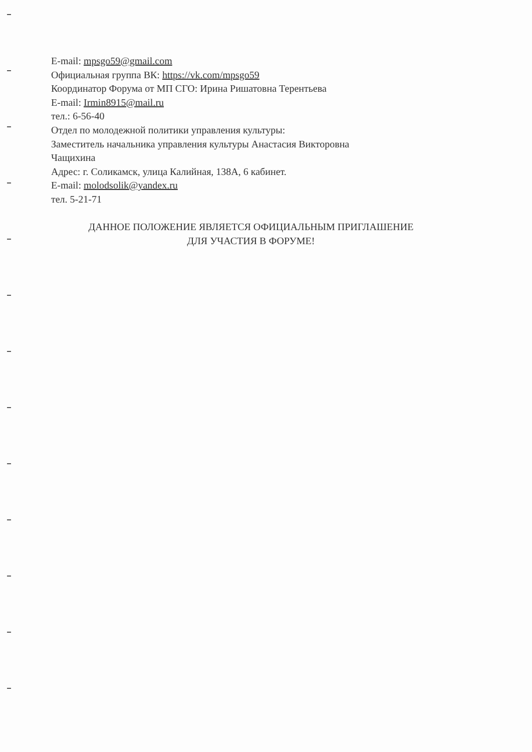E-mail: mpsgo59@gmail.com
Официальная группа ВК: https://vk.com/mpsgo59
Координатор Форума от МП СГО: Ирина Ришатовна Терентьева
E-mail: Irmin8915@mail.ru
тел.: 6-56-40
Отдел по молодежной политики управления культуры:
Заместитель начальника управления культуры Анастасия Викторовна
Чащихина
Адрес: г. Соликамск, улица Калийная, 138А, 6 кабинет.
E-mail: molodsolik@yandex.ru
тел. 5-21-71
ДАННОЕ ПОЛОЖЕНИЕ ЯВЛЯЕТСЯ ОФИЦИАЛЬНЫМ ПРИГЛАШЕНИЕ
ДЛЯ УЧАСТИЯ В ФОРУМЕ!